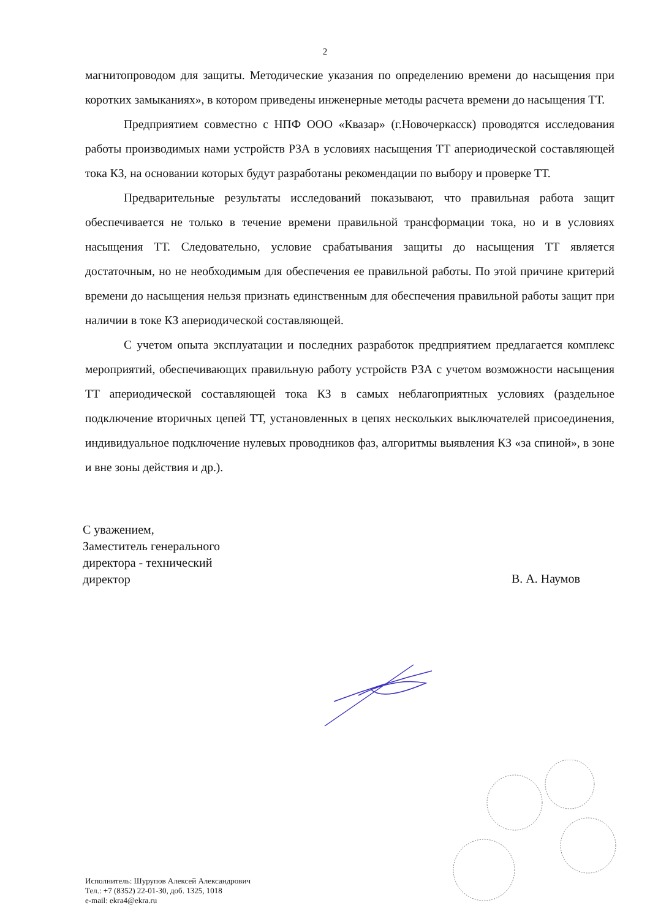2
магнитопроводом для защиты. Методические указания по определению времени до насыщения при коротких замыканиях», в котором приведены инженерные методы расчета времени до насыщения ТТ.
Предприятием совместно с НПФ ООО «Квазар» (г.Новочеркасск) проводятся исследования работы производимых нами устройств РЗА в условиях насыщения ТТ апериодической составляющей тока КЗ, на основании которых будут разработаны рекомендации по выбору и проверке ТТ.
Предварительные результаты исследований показывают, что правильная работа защит обеспечивается не только в течение времени правильной трансформации тока, но и в условиях насыщения ТТ. Следовательно, условие срабатывания защиты до насыщения ТТ является достаточным, но не необходимым для обеспечения ее правильной работы. По этой причине критерий времени до насыщения нельзя признать единственным для обеспечения правильной работы защит при наличии в токе КЗ апериодической составляющей.
С учетом опыта эксплуатации и последних разработок предприятием предлагается комплекс мероприятий, обеспечивающих правильную работу устройств РЗА с учетом возможности насыщения ТТ апериодической составляющей тока КЗ в самых неблагоприятных условиях (раздельное подключение вторичных цепей ТТ, установленных в цепях нескольких выключателей присоединения, индивидуальное подключение нулевых проводников фаз, алгоритмы выявления КЗ «за спиной», в зоне и вне зоны действия и др.).
С уважением,
Заместитель генерального
директора - технический
директор
В. А. Наумов
Исполнитель: Шурупов Алексей Александрович
Тел.: +7 (8352) 22-01-30, доб. 1325, 1018
e-mail: ekra4@ekra.ru